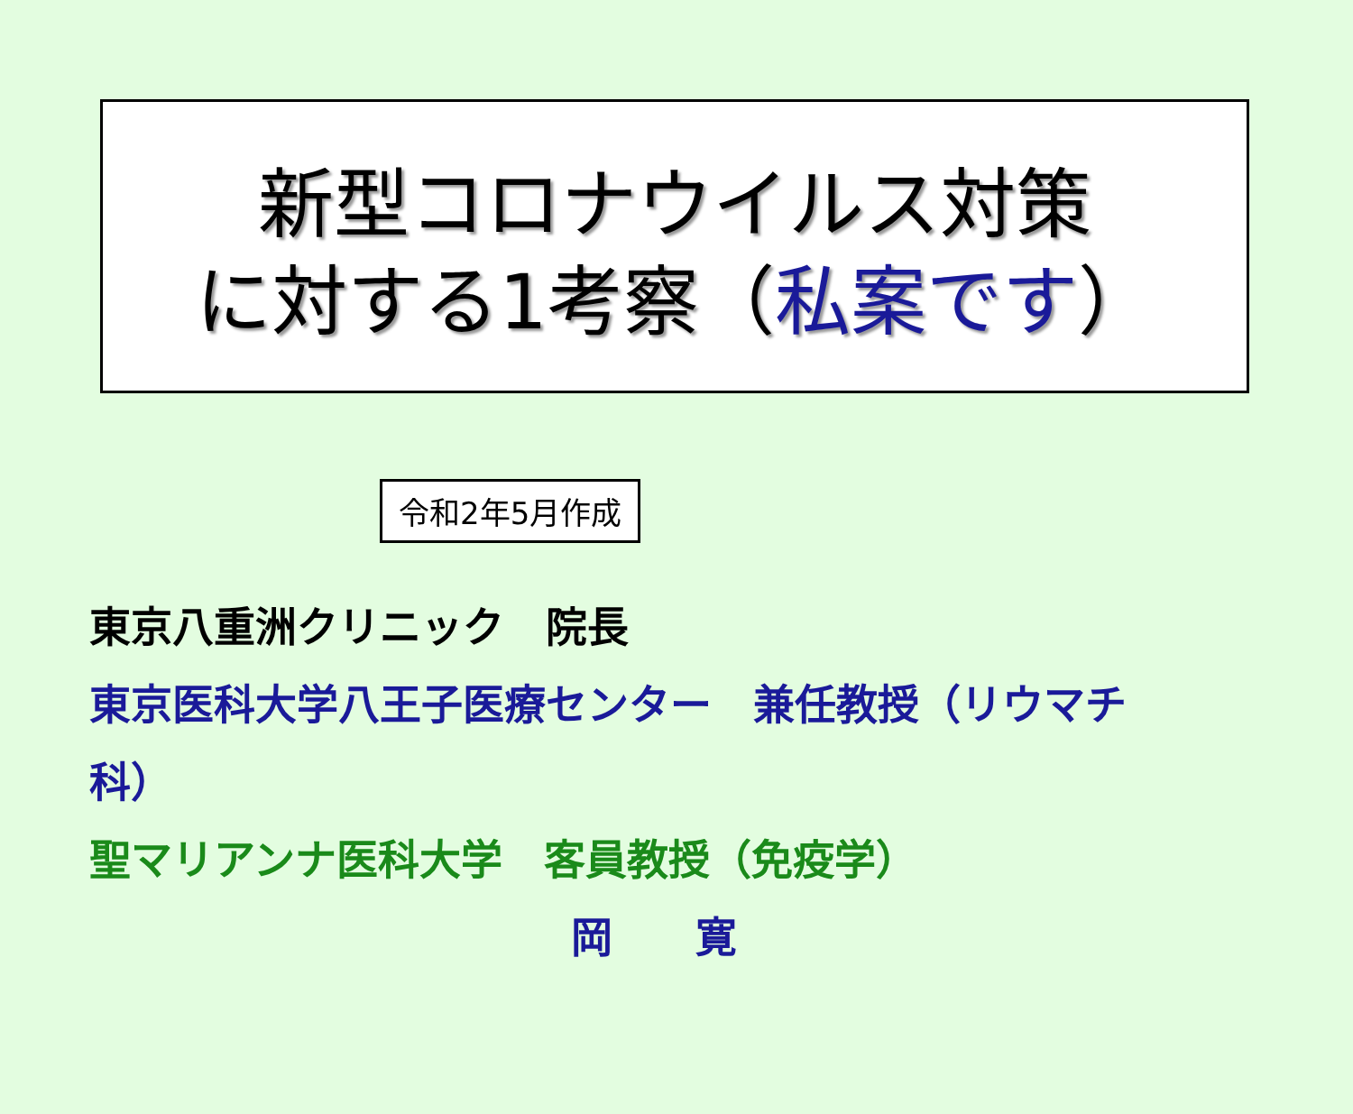新型コロナウイルス対策
に対する1考察（私案です）
令和2年5月作成
東京八重洲クリニック　院長
東京医科大学八王子医療センター　兼任教授（リウマチ科）
聖マリアンナ医科大学　客員教授（免疫学）
岡　　寛